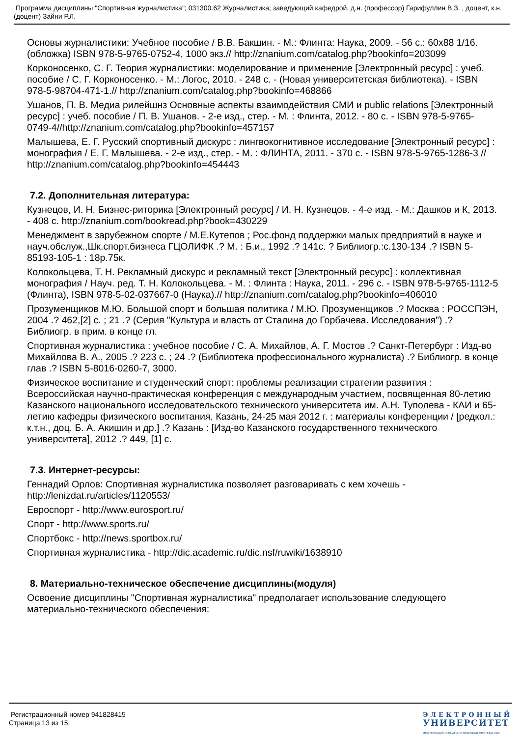Программа дисциплины "Спортивная журналистика"; 031300.62 Журналистика; заведующий кафедрой, д.н. (профессор) Гарифуллин В.З. , доцент, к.н. (доцент) Зайни Р.Л.
Основы журналистики: Учебное пособие / В.В. Бакшин. - М.: Флинта: Наука, 2009. - 56 с.: 60x88 1/16. (обложка) ISBN 978-5-9765-0752-4, 1000 экз.// http://znanium.com/catalog.php?bookinfo=203099
Корконосенко, С. Г. Теория журналистики: моделирование и применение [Электронный ресурс] : учеб. пособие / С. Г. Корконосенко. - М.: Логос, 2010. - 248 с. - (Новая университетская библиотека). - ISBN 978-5-98704-471-1.// http://znanium.com/catalog.php?bookinfo=468866
Ушанов, П. В. Медиа рилейшнз Основные аспекты взаимодействия СМИ и public relations [Электронный ресурс] : учеб. пособие / П. В. Ушанов. - 2-е изд., стер. - М. : Флинта, 2012. - 80 с. - ISBN 978-5-9765-0749-4//http://znanium.com/catalog.php?bookinfo=457157
Малышева, Е. Г. Русский спортивный дискурс : лингвокогнитивное исследование [Электронный ресурс] : монография / Е. Г. Малышева. - 2-е изд., стер. - М. : ФЛИНТА, 2011. - 370 с. - ISBN 978-5-9765-1286-3 // http://znanium.com/catalog.php?bookinfo=454443
7.2. Дополнительная литература:
Кузнецов, И. Н. Бизнес-риторика [Электронный ресурс] / И. Н. Кузнецов. - 4-е изд. - М.: Дашков и К, 2013. - 408 с. http://znanium.com/bookread.php?book=430229
Менеджмент в зарубежном спорте / М.Е.Кутепов ; Рос.фонд поддержки малых предприятий в науке и науч.обслуж.,Шк.спорт.бизнеса ГЦОЛИФК .? М. : Б.и., 1992 .? 141с. ? Библиогр.:с.130-134 .? ISBN 5-85193-105-1 : 18р.75к.
Колокольцева, Т. Н. Рекламный дискурс и рекламный текст [Электронный ресурс] : коллективная монография / Науч. ред. Т. Н. Колокольцева. - М. : Флинта : Наука, 2011. - 296 с. - ISBN 978-5-9765-1112-5 (Флинта), ISBN 978-5-02-037667-0 (Наука).// http://znanium.com/catalog.php?bookinfo=406010
Прозуменщиков М.Ю. Большой спорт и большая политика / М.Ю. Прозуменщиков .? Москва : РОССПЭН, 2004 .? 462,[2] с. ; 21 .? (Серия "Культура и власть от Сталина до Горбачева. Исследования") .? Библиогр. в прим. в конце гл.
Спортивная журналистика : учебное пособие / С. А. Михайлов, А. Г. Мостов .? Санкт-Петербург : Изд-во Михайлова В. А., 2005 .? 223 с. ; 24 .? (Библиотека профессионального журналиста) .? Библиогр. в конце глав .? ISBN 5-8016-0260-7, 3000.
Физическое воспитание и студенческий спорт: проблемы реализации стратегии развития : Всероссийская научно-практическая конференция с международным участием, посвященная 80-летию Казанского национального исследовательского технического университета им. А.Н. Туполева - КАИ и 65-летию кафедры физического воспитания, Казань, 24-25 мая 2012 г. : материалы конференции / [редкол.: к.т.н., доц. Б. А. Акишин и др.] .? Казань : [Изд-во Казанского государственного технического университета], 2012 .? 449, [1] с.
7.3. Интернет-ресурсы:
Геннадий Орлов: Спортивная журналистика позволяет разговаривать с кем хочешь - http://lenizdat.ru/articles/1120553/
Евроспорт - http://www.eurosport.ru/
Спорт - http://www.sports.ru/
Спортбокс - http://news.sportbox.ru/
Спортивная журналистика - http://dic.academic.ru/dic.nsf/ruwiki/1638910
8. Материально-техническое обеспечение дисциплины(модуля)
Освоение дисциплины "Спортивная журналистика" предполагает использование следующего материально-технического обеспечения:
Регистрационный номер 941828415
Страница 13 из 15.
ЭЛЕКТРОННЫЙ
УНИВЕРСИТЕТ
ИНФОРМАЦИОННО-АНАЛИТИЧЕСКАЯ СИСТЕМА КФУ